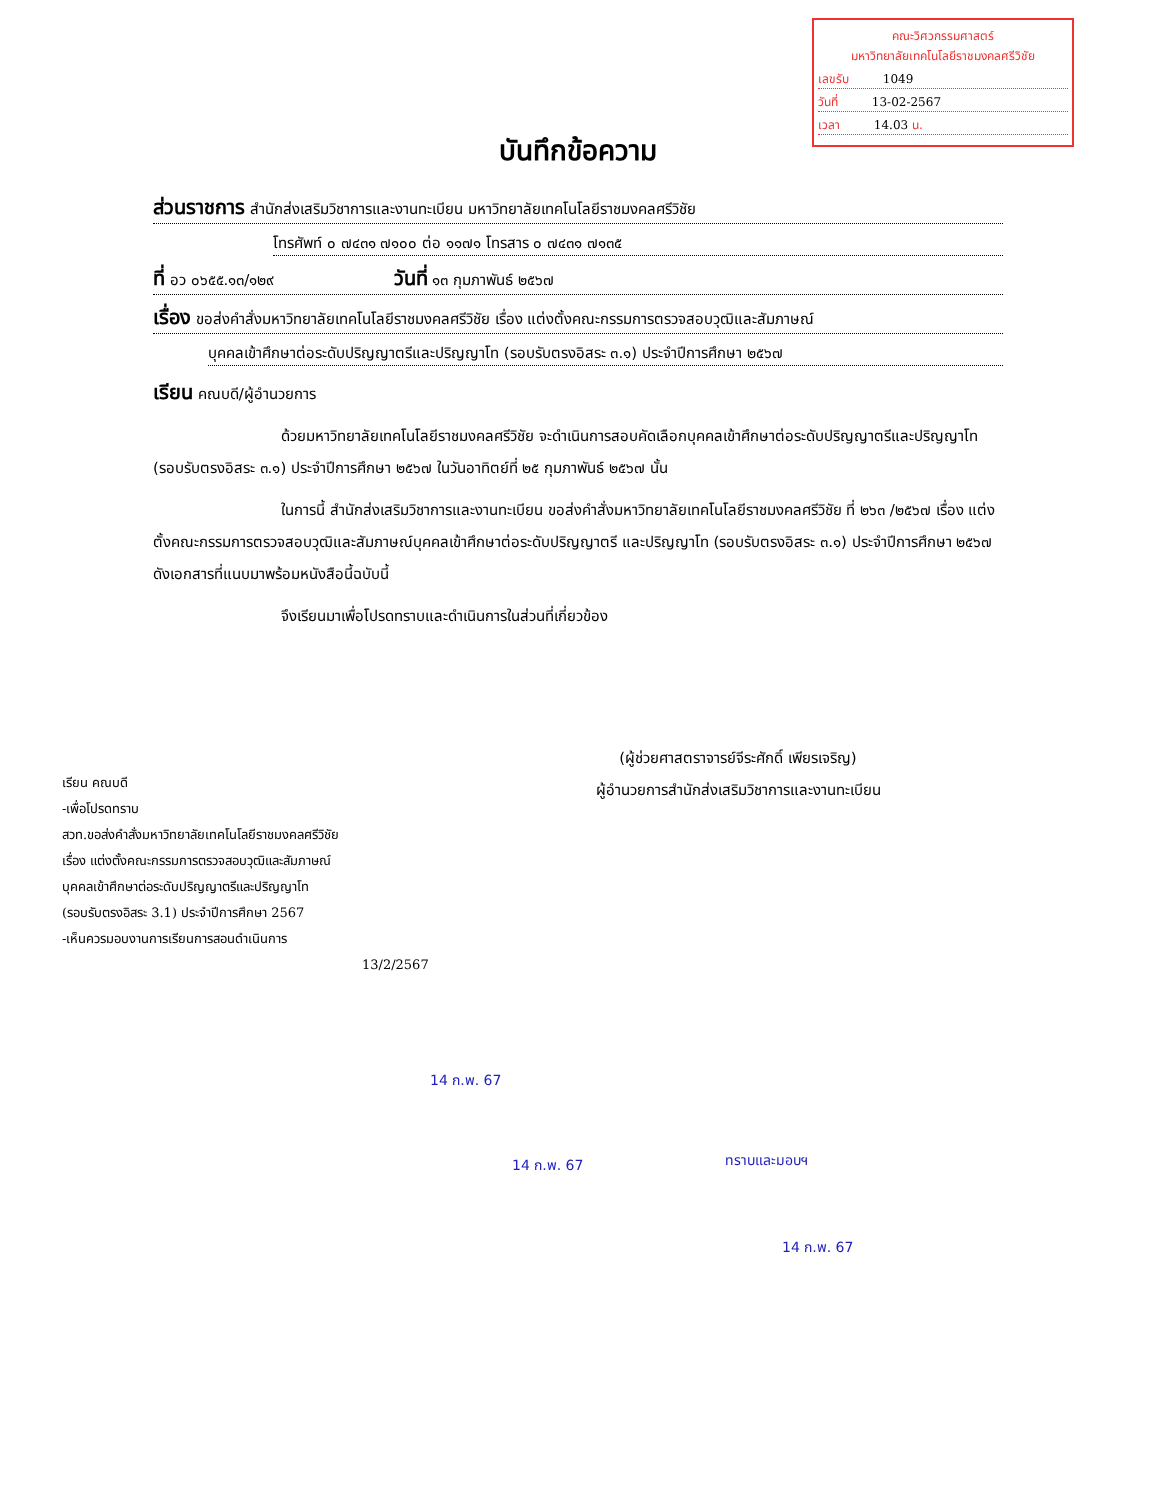คณะวิศวกรรมศาสตร์
มหาวิทยาลัยเทคโนโลยีราชมงคลศรีวิชัย
เลขรับ 1049
วันที่ 13-02-2567
เวลา 14.03 น.
บันทึกข้อความ
ส่วนราชการ สำนักส่งเสริมวิชาการและงานทะเบียน มหาวิทยาลัยเทคโนโลยีราชมงคลศรีวิชัย
โทรศัพท์ ๐ ๗๔๓๑ ๗๑๐๐ ต่อ ๑๑๗๑ โทรสาร ๐ ๗๔๓๑ ๗๑๓๕
ที่ อว ๐๖๕๕.๑๓/๑๒๙ วันที่ ๑๓ กุมภาพันธ์ ๒๕๖๗
เรื่อง ขอส่งคำสั่งมหาวิทยาลัยเทคโนโลยีราชมงคลศรีวิชัย เรื่อง แต่งตั้งคณะกรรมการตรวจสอบวุฒิและสัมภาษณ์
บุคคลเข้าศึกษาต่อระดับปริญญาตรีและปริญญาโท (รอบรับตรงอิสระ ๓.๑) ประจำปีการศึกษา ๒๕๖๗
เรียน คณบดี/ผู้อำนวยการ
ด้วยมหาวิทยาลัยเทคโนโลยีราชมงคลศรีวิชัย จะดำเนินการสอบคัดเลือกบุคคลเข้าศึกษาต่อระดับปริญญาตรีและปริญญาโท (รอบรับตรงอิสระ ๓.๑) ประจำปีการศึกษา ๒๕๖๗ ในวันอาทิตย์ที่ ๒๕ กุมภาพันธ์ ๒๕๖๗ นั้น
ในการนี้ สำนักส่งเสริมวิชาการและงานทะเบียน ขอส่งคำสั่งมหาวิทยาลัยเทคโนโลยีราชมงคลศรีวิชัย ที่ ๒๖๓ /๒๕๖๗ เรื่อง แต่งตั้งคณะกรรมการตรวจสอบวุฒิและสัมภาษณ์บุคคลเข้าศึกษาต่อระดับปริญญาตรี และปริญญาโท (รอบรับตรงอิสระ ๓.๑) ประจำปีการศึกษา ๒๕๖๗ ดังเอกสารที่แนบมาพร้อมหนังสือนี้ฉบับนี้
จึงเรียนมาเพื่อโปรดทราบและดำเนินการในส่วนที่เกี่ยวข้อง
(ผู้ช่วยศาสตราจารย์จีระศักดิ์ เพียรเจริญ)
ผู้อำนวยการสำนักส่งเสริมวิชาการและงานทะเบียน
เรียน คณบดี
-เพื่อโปรดทราบ
สวท.ขอส่งคำสั่งมหาวิทยาลัยเทคโนโลยีราชมงคลศรีวิชัย
เรื่อง แต่งตั้งคณะกรรมการตรวจสอบวุฒิและสัมภาษณ์
บุคคลเข้าศึกษาต่อระดับปริญญาตรีและปริญญาโท
(รอบรับตรงอิสระ 3.1) ประจำปีการศึกษา 2567
-เห็นควรมอบงานการเรียนการสอนดำเนินการ
13/2/2567
14 ก.พ. 67
14 ก.พ. 67 ทราบและมอบฯ
14 ก.พ. 67